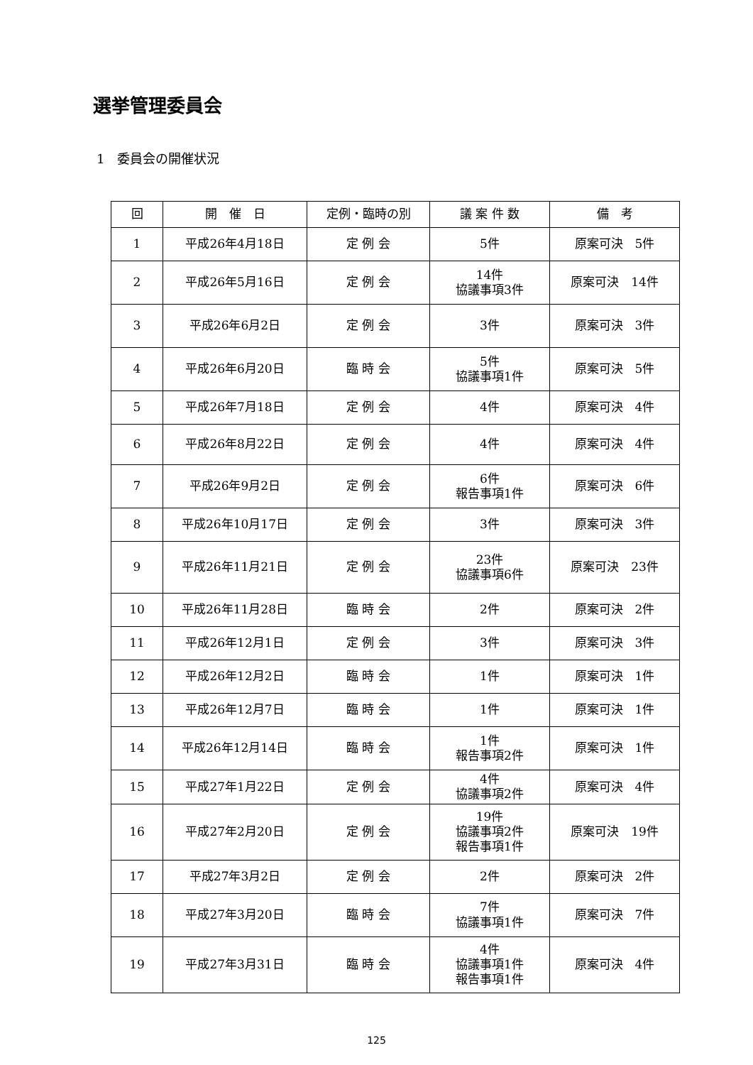選挙管理委員会
1　委員会の開催状況
| 回 | 開 催 日 | 定例・臨時の別 | 議 案 件 数 | 備 考 |
| --- | --- | --- | --- | --- |
| 1 | 平成26年4月18日 | 定 例 会 | 5件 | 原案可決 5件 |
| 2 | 平成26年5月16日 | 定 例 会 | 14件 協議事項3件 | 原案可決 14件 |
| 3 | 平成26年6月2日 | 定 例 会 | 3件 | 原案可決 3件 |
| 4 | 平成26年6月20日 | 臨 時 会 | 5件 協議事項1件 | 原案可決 5件 |
| 5 | 平成26年7月18日 | 定 例 会 | 4件 | 原案可決 4件 |
| 6 | 平成26年8月22日 | 定 例 会 | 4件 | 原案可決 4件 |
| 7 | 平成26年9月2日 | 定 例 会 | 6件 報告事項1件 | 原案可決 6件 |
| 8 | 平成26年10月17日 | 定 例 会 | 3件 | 原案可決 3件 |
| 9 | 平成26年11月21日 | 定 例 会 | 23件 協議事項6件 | 原案可決 23件 |
| 10 | 平成26年11月28日 | 臨 時 会 | 2件 | 原案可決 2件 |
| 11 | 平成26年12月1日 | 定 例 会 | 3件 | 原案可決 3件 |
| 12 | 平成26年12月2日 | 臨 時 会 | 1件 | 原案可決 1件 |
| 13 | 平成26年12月7日 | 臨 時 会 | 1件 | 原案可決 1件 |
| 14 | 平成26年12月14日 | 臨 時 会 | 1件 報告事項2件 | 原案可決 1件 |
| 15 | 平成27年1月22日 | 定 例 会 | 4件 協議事項2件 | 原案可決 4件 |
| 16 | 平成27年2月20日 | 定 例 会 | 19件 協議事項2件 報告事項1件 | 原案可決 19件 |
| 17 | 平成27年3月2日 | 定 例 会 | 2件 | 原案可決 2件 |
| 18 | 平成27年3月20日 | 臨 時 会 | 7件 協議事項1件 | 原案可決 7件 |
| 19 | 平成27年3月31日 | 臨 時 会 | 4件 協議事項1件 報告事項1件 | 原案可決 4件 |
125